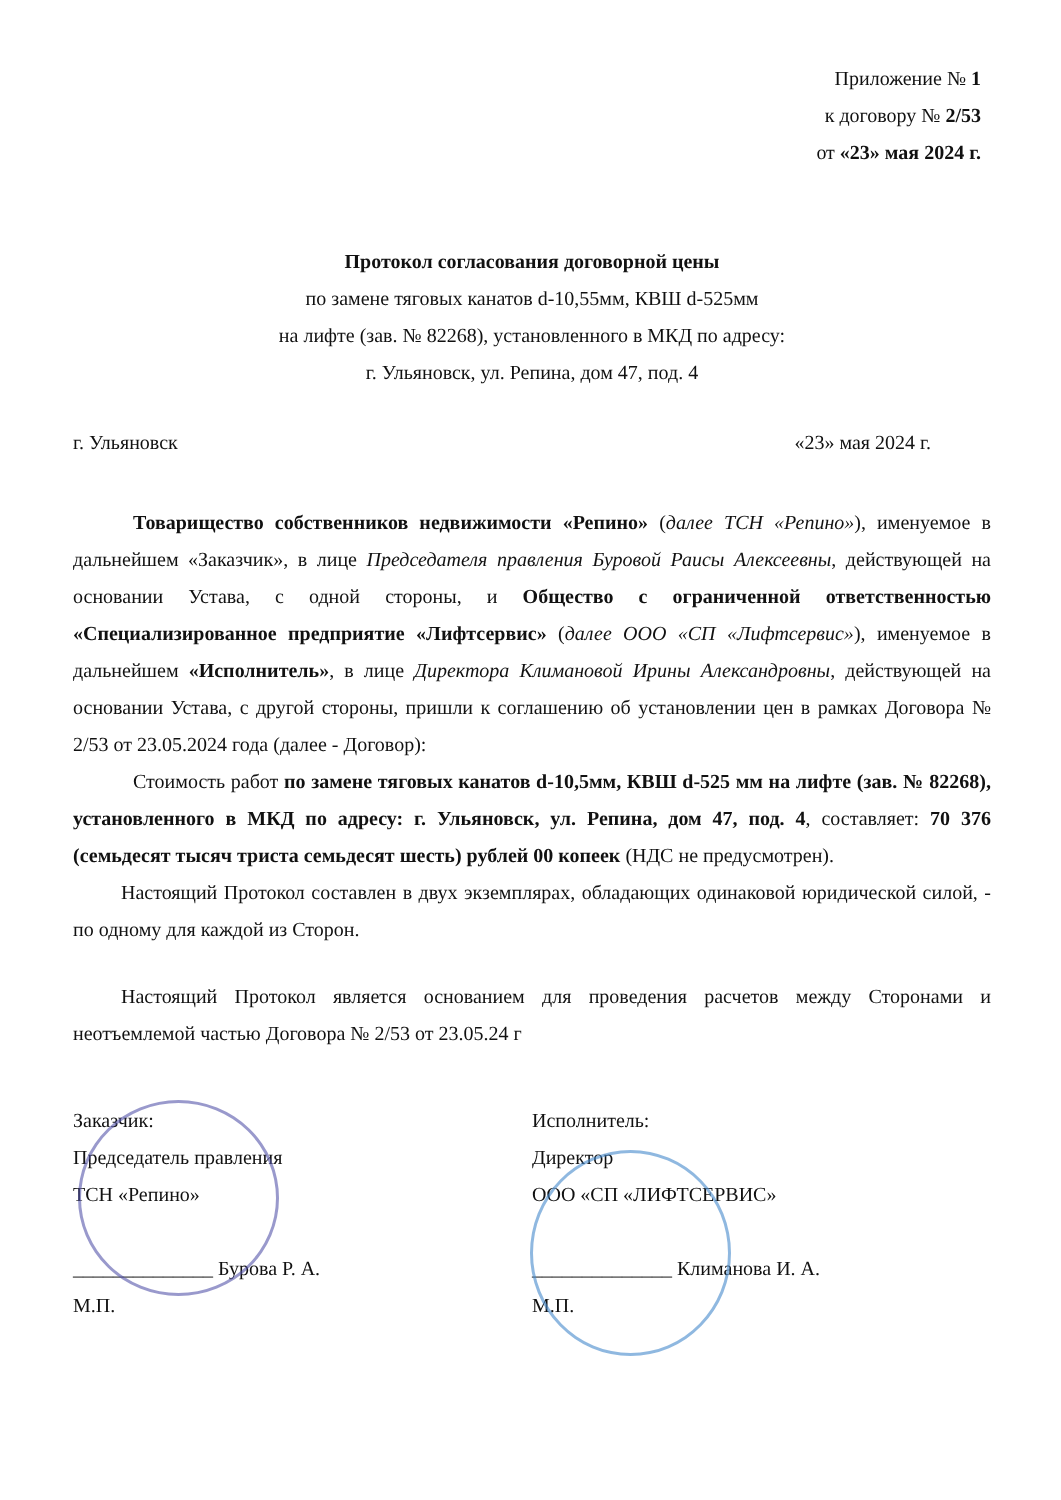Приложение № 1
к договору № 2/53
от «23» мая 2024 г.
Протокол согласования договорной цены
по замене тяговых канатов d-10,55мм, КВШ d-525мм
на лифте (зав. № 82268), установленного в МКД по адресу:
г. Ульяновск, ул. Репина, дом 47, под. 4
г. Ульяновск «23» мая 2024 г.
Товарищество собственников недвижимости «Репино» (далее ТСН «Репино»), именуемое в дальнейшем «Заказчик», в лице Председателя правления Буровой Раисы Алексеевны, действующей на основании Устава, с одной стороны, и Общество с ограниченной ответственностью «Специализированное предприятие «Лифтсервис» (далее ООО «СП «Лифтсервис»), именуемое в дальнейшем «Исполнитель», в лице Директора Климановой Ирины Александровны, действующей на основании Устава, с другой стороны, пришли к соглашению об установлении цен в рамках Договора № 2/53 от 23.05.2024 года (далее - Договор):
Стоимость работ по замене тяговых канатов d-10,5мм, КВШ d-525 мм на лифте (зав. № 82268), установленного в МКД по адресу: г. Ульяновск, ул. Репина, дом 47, под. 4, составляет: 70 376 (семьдесят тысяч триста семьдесят шесть) рублей 00 копеек (НДС не предусмотрен).
Настоящий Протокол составлен в двух экземплярах, обладающих одинаковой юридической силой, - по одному для каждой из Сторон.
Настоящий Протокол является основанием для проведения расчетов между Сторонами и неотъемлемой частью Договора № 2/53 от 23.05.24 г
Заказчик:
Председатель правления
ТСН «Репино»
______________ Бурова Р. А.
М.П.
Исполнитель:
Директор
ООО «СП «ЛИФТСЕРВИС»
______________ Климанова И. А.
М.П.